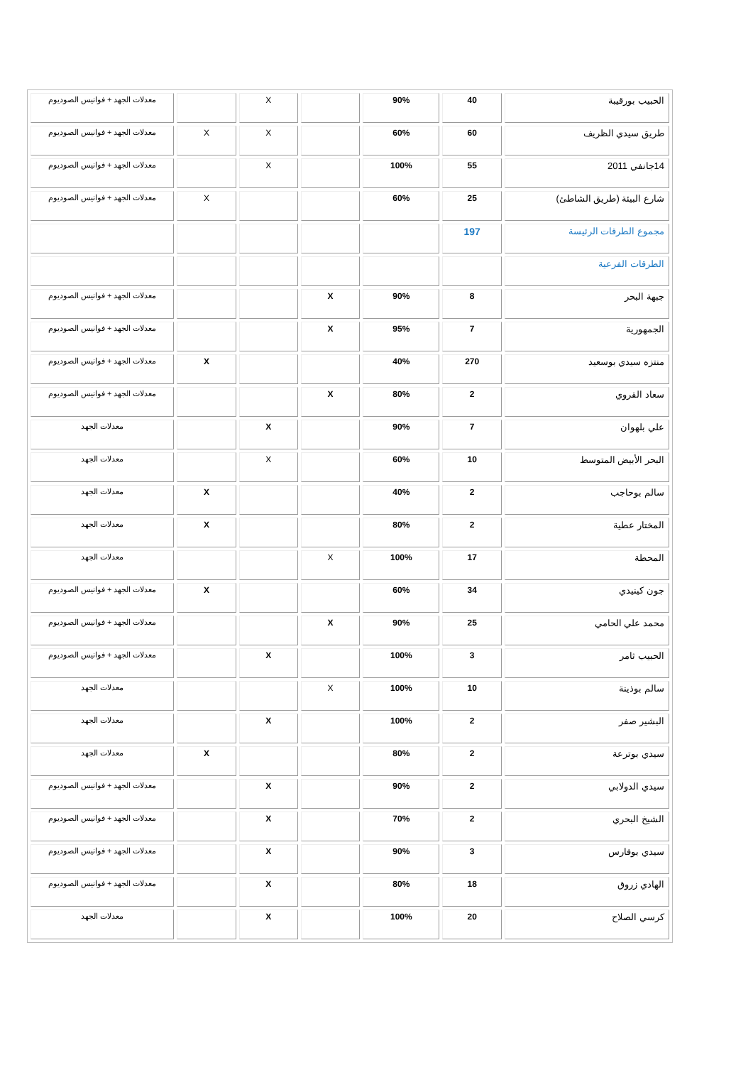| الحبيب بورقيبة | 40 | 90% | | X | | معدلات الجهد + فوانيس الصوديوم |
| طريق سيدي الظريف | 60 | 60% | | X | X | معدلات الجهد + فوانيس الصوديوم |
| 14جانفي 2011 | 55 | 100% | | X | | معدلات الجهد + فوانيس الصوديوم |
| شارع البيئة (طريق الشاطئ) | 25 | 60% | | | X | معدلات الجهد + فوانيس الصوديوم |
| مجموع الطرقات الرئيسة | 197 | | | | | |
| الطرقات الفرعية | | | | | | |
| جبهة البحر | 8 | 90% | X | | | معدلات الجهد + فوانيس الصوديوم |
| الجمهورية | 7 | 95% | X | | | معدلات الجهد + فوانيس الصوديوم |
| منتزه سيدي بوسعيد | 270 | 40% | | | X | معدلات الجهد + فوانيس الصوديوم |
| سعاد القروي | 2 | 80% | X | | | معدلات الجهد + فوانيس الصوديوم |
| علي بلهوان | 7 | 90% | | X | | معدلات الجهد |
| البحر الأبيض المتوسط | 10 | 60% | | X | | معدلات الجهد |
| سالم بوحاجب | 2 | 40% | | | X | معدلات الجهد |
| المختار عطية | 2 | 80% | | | X | معدلات الجهد |
| المحطة | 17 | 100% | X | | | معدلات الجهد |
| جون كينيدي | 34 | 60% | | | X | معدلات الجهد + فوانيس الصوديوم |
| محمد علي الحامي | 25 | 90% | X | | | معدلات الجهد + فوانيس الصوديوم |
| الحبيب ثامر | 3 | 100% | | X | | معدلات الجهد + فوانيس الصوديوم |
| سالم بوذينة | 10 | 100% | X | | | معدلات الجهد |
| البشير صفر | 2 | 100% | | X | | معدلات الجهد |
| سيدي بوترعة | 2 | 80% | | | X | معدلات الجهد |
| سيدي الدولابي | 2 | 90% | | X | | معدلات الجهد + فوانيس الصوديوم |
| الشيخ البحري | 2 | 70% | | X | | معدلات الجهد + فوانيس الصوديوم |
| سيدي بوفارس | 3 | 90% | | X | | معدلات الجهد + فوانيس الصوديوم |
| الهادي زروق | 18 | 80% | | X | | معدلات الجهد + فوانيس الصوديوم |
| كرسي الصلاح | 20 | 100% | | X | | معدلات الجهد |